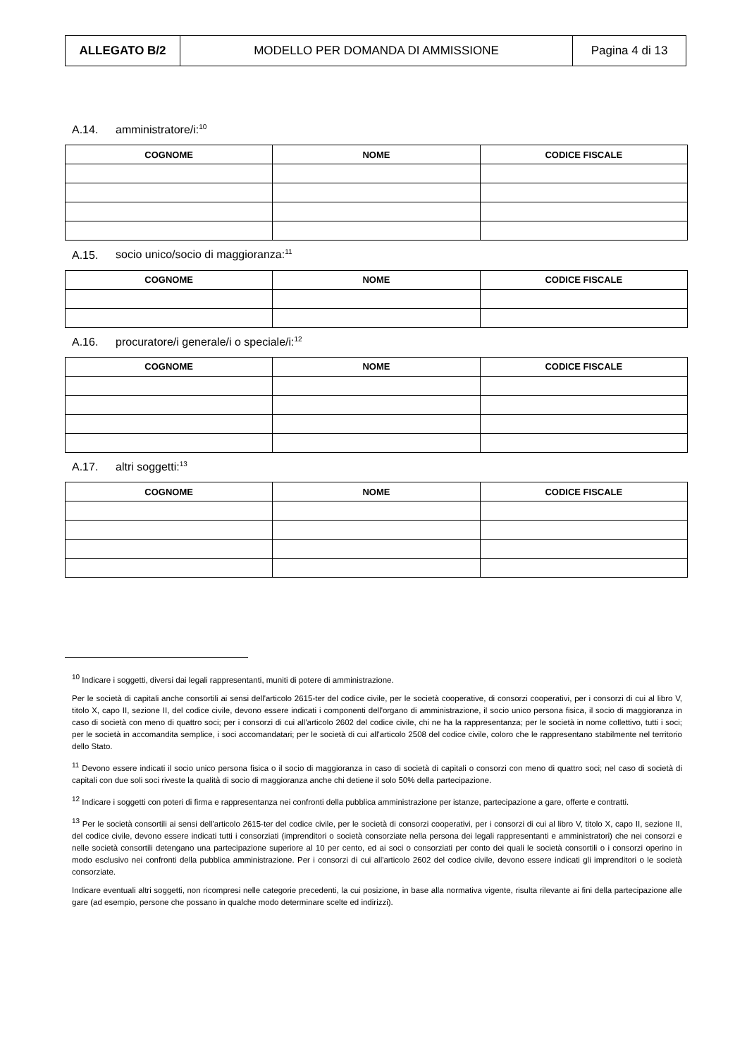| ALLEGATO B/2 | MODELLO PER DOMANDA DI AMMISSIONE | Pagina 4 di 13 |
A.14. amministratore/i:<sup>10</sup>
| COGNOME | NOME | CODICE FISCALE |
| --- | --- | --- |
A.15. socio unico/socio di maggioranza:<sup>11</sup>
| COGNOME | NOME | CODICE FISCALE |
| --- | --- | --- |
A.16. procuratore/i generale/i o speciale/i:<sup>12</sup>
| COGNOME | NOME | CODICE FISCALE |
| --- | --- | --- |
A.17. altri soggetti:<sup>13</sup>
| COGNOME | NOME | CODICE FISCALE |
| --- | --- | --- |
<sup>10</sup> Indicare i soggetti, diversi dai legali rappresentanti, muniti di potere di amministrazione.
Per le società di capitali anche consortili ai sensi dell'articolo 2615-ter del codice civile, per le società cooperative, di consorzi cooperativi, per i consorzi di cui al libro V, titolo X, capo II, sezione II, del codice civile, devono essere indicati i componenti dell'organo di amministrazione, il socio unico persona fisica, il socio di maggioranza in caso di società con meno di quattro soci; per i consorzi di cui all'articolo 2602 del codice civile, chi ne ha la rappresentanza; per le società in nome collettivo, tutti i soci; per le società in accomandita semplice, i soci accomandatari; per le società di cui all'articolo 2508 del codice civile, coloro che le rappresentano stabilmente nel territorio dello Stato.
<sup>11</sup> Devono essere indicati il socio unico persona fisica o il socio di maggioranza in caso di società di capitali o consorzi con meno di quattro soci; nel caso di società di capitali con due soli soci riveste la qualità di socio di maggioranza anche chi detiene il solo 50% della partecipazione.
<sup>12</sup> Indicare i soggetti con poteri di firma e rappresentanza nei confronti della pubblica amministrazione per istanze, partecipazione a gare, offerte e contratti.
<sup>13</sup> Per le società consortili ai sensi dell'articolo 2615-ter del codice civile, per le società di consorzi cooperativi, per i consorzi di cui al libro V, titolo X, capo II, sezione II, del codice civile, devono essere indicati tutti i consorziati (imprenditori o società consorziate nella persona dei legali rappresentanti e amministratori) che nei consorzi e nelle società consortili detengano una partecipazione superiore al 10 per cento, ed ai soci o consorziati per conto dei quali le società consortili o i consorzi operino in modo esclusivo nei confronti della pubblica amministrazione. Per i consorzi di cui all'articolo 2602 del codice civile, devono essere indicati gli imprenditori o le società consorziate.
Indicare eventuali altri soggetti, non ricompresi nelle categorie precedenti, la cui posizione, in base alla normativa vigente, risulta rilevante ai fini della partecipazione alle gare (ad esempio, persone che possano in qualche modo determinare scelte ed indirizzi).